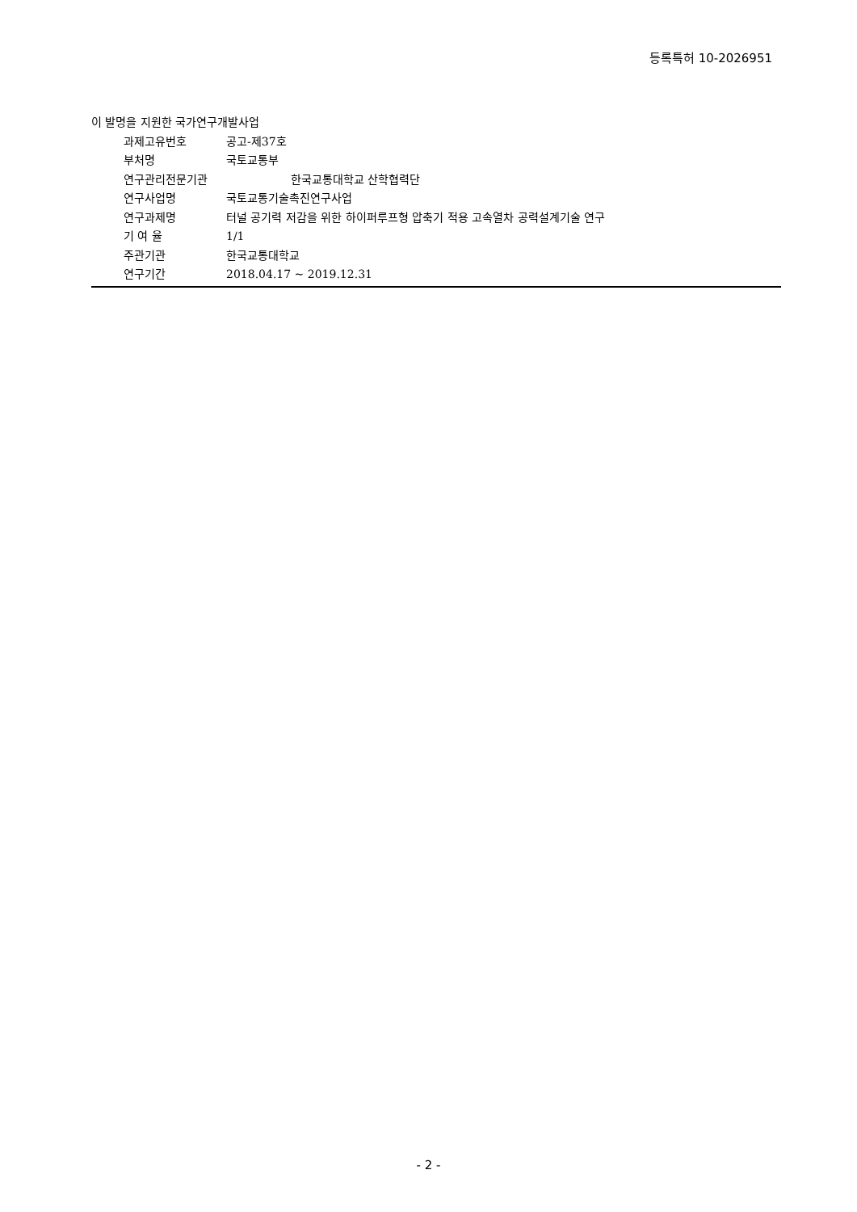등록특허 10-2026951
이 발명을 지원한 국가연구개발사업
과제고유번호 공고-제37호
부처명 국토교통부
연구관리전문기관 한국교통대학교 산학협력단
연구사업명 국토교통기술촉진연구사업
연구과제명 터널 공기력 저감을 위한 하이퍼루프형 압축기 적용 고속열차 공력설계기술 연구
기 여 율 1/1
주관기관 한국교통대학교
연구기간 2018.04.17 ~ 2019.12.31
- 2 -